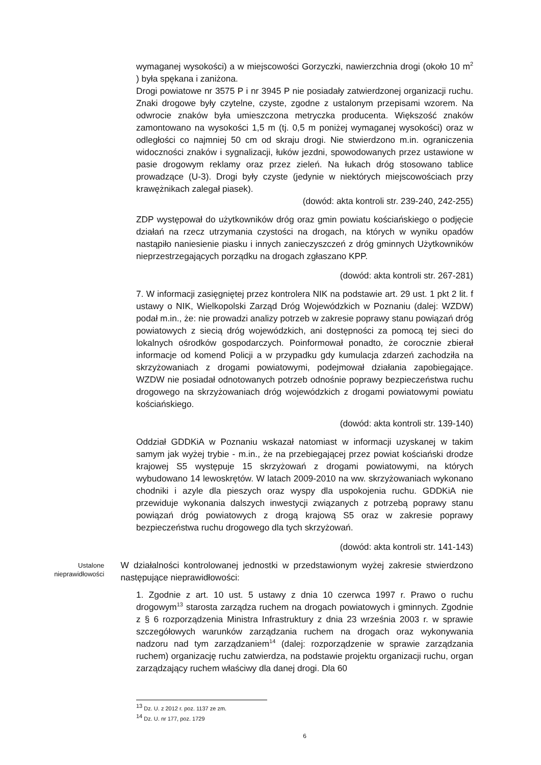wymaganej wysokości) a w miejscowości Gorzyczki, nawierzchnia drogi (około 10 m<sup>2</sup> ) była spękana i zaniżona.
Drogi powiatowe nr 3575 P i nr 3945 P nie posiadały zatwierdzonej organizacji ruchu. Znaki drogowe były czytelne, czyste, zgodne z ustalonym przepisami wzorem. Na odwrocie znaków była umieszczona metryczka producenta. Większość znaków zamontowano na wysokości 1,5 m (tj. 0,5 m poniżej wymaganej wysokości) oraz w odległości co najmniej 50 cm od skraju drogi. Nie stwierdzono m.in. ograniczenia widoczności znaków i sygnalizacji, łuków jezdni, spowodowanych przez ustawione w pasie drogowym reklamy oraz przez zieleń. Na łukach dróg stosowano tablice prowadzące (U-3). Drogi były czyste (jedynie w niektórych miejscowościach przy krawężnikach zalegał piasek).
(dowód: akta kontroli str. 239-240, 242-255)
ZDP występował do użytkowników dróg oraz gmin powiatu kościańskiego o podjęcie działań na rzecz utrzymania czystości na drogach, na których w wyniku opadów nastąpiło naniesienie piasku i innych zanieczyszczeń z dróg gminnych Użytkowników nieprzestrzegających porządku na drogach zgłaszano KPP.
(dowód: akta kontroli str. 267-281)
7. W informacji zasięgniętej przez kontrolera NIK na podstawie art. 29 ust. 1 pkt 2 lit. f ustawy o NIK, Wielkopolski Zarząd Dróg Wojewódzkich w Poznaniu (dalej: WZDW) podał m.in., że: nie prowadzi analizy potrzeb w zakresie poprawy stanu powiązań dróg powiatowych z siecią dróg wojewódzkich, ani dostępności za pomocą tej sieci do lokalnych ośrodków gospodarczych. Poinformował ponadto, że corocznie zbierał informacje od komend Policji a w przypadku gdy kumulacja zdarzeń zachodziła na skrzyżowaniach z drogami powiatowymi, podejmował działania zapobiegające. WZDW nie posiadał odnotowanych potrzeb odnośnie poprawy bezpieczeństwa ruchu drogowego na skrzyżowaniach dróg wojewódzkich z drogami powiatowymi powiatu kościańskiego.
(dowód: akta kontroli str. 139-140)
Oddział GDDKiA w Poznaniu wskazał natomiast w informacji uzyskanej w takim samym jak wyżej trybie - m.in., że na przebiegającej przez powiat kościański drodze krajowej S5 występuje 15 skrzyżowań z drogami powiatowymi, na których wybudowano 14 lewoskrętów. W latach 2009-2010 na ww. skrzyżowaniach wykonano chodniki i azyle dla pieszych oraz wyspy dla uspokojenia ruchu. GDDKiA nie przewiduje wykonania dalszych inwestycji związanych z potrzebą poprawy stanu powiązań dróg powiatowych z drogą krajową S5 oraz w zakresie poprawy bezpieczeństwa ruchu drogowego dla tych skrzyżowań.
(dowód: akta kontroli str. 141-143)
Ustalone nieprawidłowości
W działalności kontrolowanej jednostki w przedstawionym wyżej zakresie stwierdzono następujące nieprawidłowości:
1. Zgodnie z art. 10 ust. 5 ustawy z dnia 10 czerwca 1997 r. Prawo o ruchu drogowym<sup>13</sup> starosta zarządza ruchem na drogach powiatowych i gminnych. Zgodnie z § 6 rozporządzenia Ministra Infrastruktury z dnia 23 września 2003 r. w sprawie szczegółowych warunków zarządzania ruchem na drogach oraz wykonywania nadzoru nad tym zarządzaniem<sup>14</sup> (dalej: rozporządzenie w sprawie zarządzania ruchem) organizację ruchu zatwierdza, na podstawie projektu organizacji ruchu, organ zarządzający ruchem właściwy dla danej drogi. Dla 60
<sup>13</sup> Dz. U. z 2012 r. poz. 1137 ze zm.
<sup>14</sup> Dz. U. nr 177, poz. 1729
6